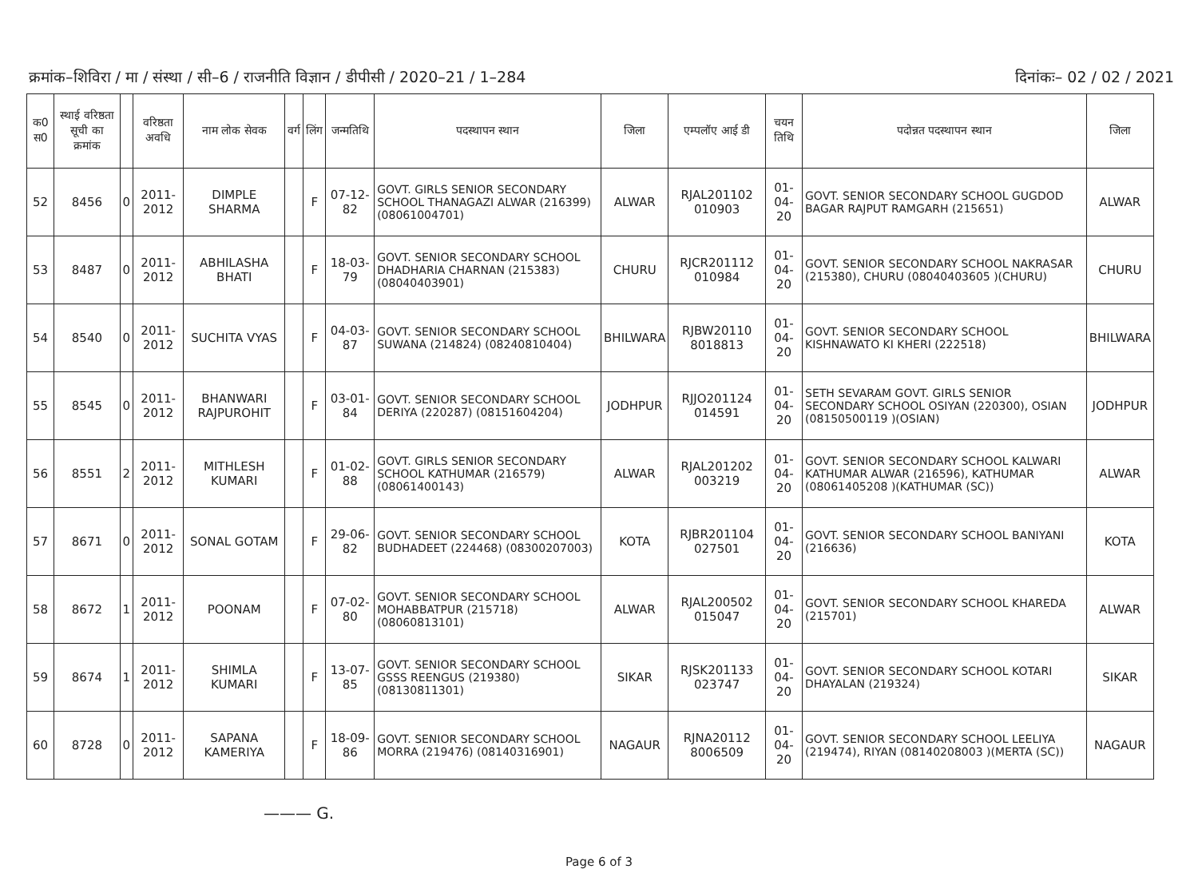क्रमांक–शिविरा / मा / संस्था / सी–6 / राजनीति विज्ञान / डीपीसी / 2020–21 / 1–284 दिनांकः– 02 / 02 / 2021
| क0 स0 | स्थाई वरिष्ठता सूची का क्रमांक | | वरिष्ठता अवधि | नाम लोक सेवक | वर्ग | लिंग | जन्मतिथि | पदस्थापन स्थान | जिला | एम्पलॉए आई डी | चयन तिथि | पदोन्नत पदस्थापन स्थान | जिला |
| --- | --- | --- | --- | --- | --- | --- | --- | --- | --- | --- | --- | --- | --- |
| 52 | 8456 | 0 | 2011-2012 | DIMPLE SHARMA | | F | 07-12-82 | GOVT. GIRLS SENIOR SECONDARY SCHOOL THANAGAZI ALWAR (216399) (08061004701) | ALWAR | RJAL201102 010903 | 01-04-20 | GOVT. SENIOR SECONDARY SCHOOL GUGDOD BAGAR RAJPUT RAMGARH (215651) | ALWAR |
| 53 | 8487 | 0 | 2011-2012 | ABHILASHA BHATI | | F | 18-03-79 | GOVT. SENIOR SECONDARY SCHOOL DHADHARIA CHARNAN (215383) (08040403901) | CHURU | RJCR201112 010984 | 01-04-20 | GOVT. SENIOR SECONDARY SCHOOL NAKRASAR (215380), CHURU (08040403605 )(CHURU) | CHURU |
| 54 | 8540 | 0 | 2011-2012 | SUCHITA VYAS | | F | 04-03-87 | GOVT. SENIOR SECONDARY SCHOOL SUWANA (214824) (08240810404) | BHILWARA | RJBW20110 8018813 | 01-04-20 | GOVT. SENIOR SECONDARY SCHOOL KISHNAWATO KI KHERI (222518) | BHILWARA |
| 55 | 8545 | 0 | 2011-2012 | BHANWARI RAJPUROHIT | | F | 03-01-84 | GOVT. SENIOR SECONDARY SCHOOL DERIYA (220287) (08151604204) | JODHPUR | RJJO201124 014591 | 01-04-20 | SETH SEVARAM GOVT. GIRLS SENIOR SECONDARY SCHOOL OSIYAN (220300), OSIAN (08150500119 )(OSIAN) | JODHPUR |
| 56 | 8551 | 2 | 2011-2012 | MITHLESH KUMARI | | F | 01-02-88 | GOVT. GIRLS SENIOR SECONDARY SCHOOL KATHUMAR (216579) (08061400143) | ALWAR | RJAL201202 003219 | 01-04-20 | GOVT. SENIOR SECONDARY SCHOOL KALWARI KATHUMAR ALWAR (216596), KATHUMAR (08061405208 )(KATHUMAR (SC)) | ALWAR |
| 57 | 8671 | 0 | 2011-2012 | SONAL GOTAM | | F | 29-06-82 | GOVT. SENIOR SECONDARY SCHOOL BUDHADEET (224468) (08300207003) | KOTA | RJBR201104 027501 | 01-04-20 | GOVT. SENIOR SECONDARY SCHOOL BANIYANI (216636) | KOTA |
| 58 | 8672 | 1 | 2011-2012 | POONAM | | F | 07-02-80 | GOVT. SENIOR SECONDARY SCHOOL MOHABBATPUR (215718) (08060813101) | ALWAR | RJAL200502 015047 | 01-04-20 | GOVT. SENIOR SECONDARY SCHOOL KHAREDA (215701) | ALWAR |
| 59 | 8674 | 1 | 2011-2012 | SHIMLA KUMARI | | F | 13-07-85 | GOVT. SENIOR SECONDARY SCHOOL GSSS REENGUS (219380) (08130811301) | SIKAR | RJSK201133 023747 | 01-04-20 | GOVT. SENIOR SECONDARY SCHOOL KOTARI DHAYALAN (219324) | SIKAR |
| 60 | 8728 | 0 | 2011-2012 | SAPANA KAMERIYA | | F | 18-09-86 | GOVT. SENIOR SECONDARY SCHOOL MORRA (219476) (08140316901) | NAGAUR | RJNA20112 8006509 | 01-04-20 | GOVT. SENIOR SECONDARY SCHOOL LEELIYA (219474), RIYAN (08140208003 )(MERTA (SC)) | NAGAUR |
——— G.
Page 6 of 3